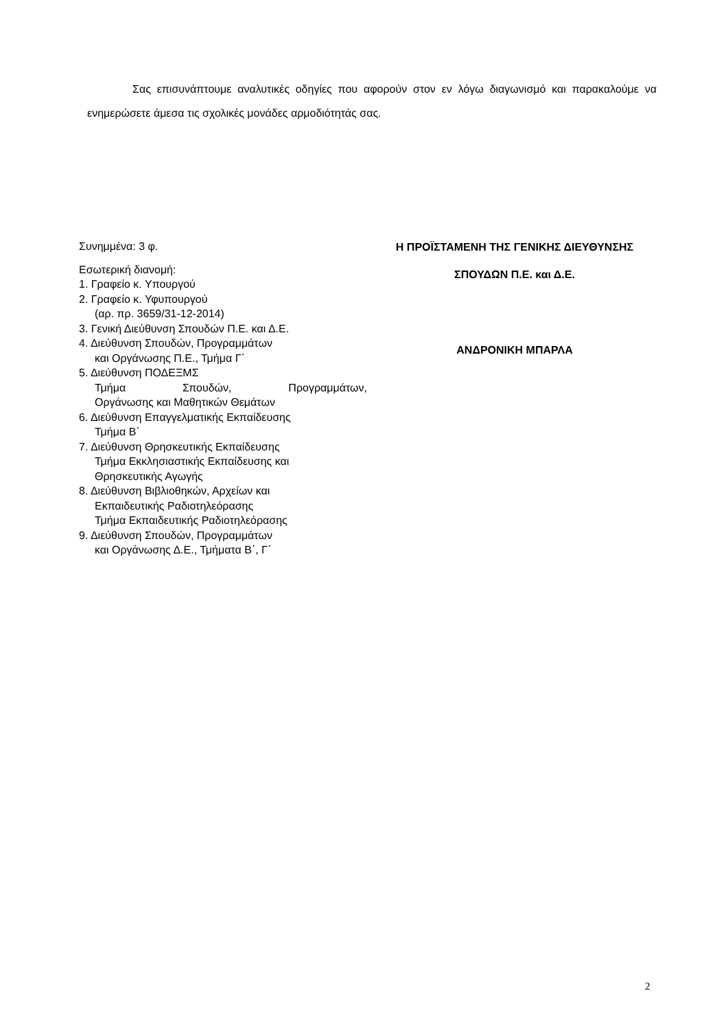Σας επισυνάπτουμε αναλυτικές οδηγίες που αφορούν στον εν λόγω διαγωνισμό και παρακαλούμε να ενημερώσετε άμεσα τις σχολικές μονάδες αρμοδιότητάς σας.
Συνημμένα: 3 φ.
Εσωτερική διανομή:
1. Γραφείο κ. Υπουργού
2. Γραφείο κ. Υφυπουργού
(αρ. πρ. 3659/31-12-2014)
3. Γενική Διεύθυνση Σπουδών Π.Ε. και Δ.Ε.
4. Διεύθυνση Σπουδών, Προγραμμάτων
και Οργάνωσης Π.Ε., Τμήμα Γ΄
5. Διεύθυνση ΠΟΔΕΞΜΣ
Τμήμα Σπουδών, Προγραμμάτων,
Οργάνωσης και Μαθητικών Θεμάτων
6. Διεύθυνση Επαγγελματικής Εκπαίδευσης
Τμήμα Β΄
7. Διεύθυνση Θρησκευτικής Εκπαίδευσης
Τμήμα Εκκλησιαστικής Εκπαίδευσης και
Θρησκευτικής Αγωγής
8. Διεύθυνση Βιβλιοθηκών, Αρχείων και
Εκπαιδευτικής Ραδιοτηλεόρασης
Τμήμα Εκπαιδευτικής Ραδιοτηλεόρασης
9. Διεύθυνση Σπουδών, Προγραμμάτων
και Οργάνωσης Δ.Ε., Τμήματα Β΄, Γ΄
Η ΠΡΟΪΣΤΑΜΕΝΗ ΤΗΣ ΓΕΝΙΚΗΣ ΔΙΕΥΘΥΝΣΗΣ
ΣΠΟΥΔΩΝ Π.Ε. και Δ.Ε.
ΑΝΔΡΟΝΙΚΗ ΜΠΑΡΛΑ
2